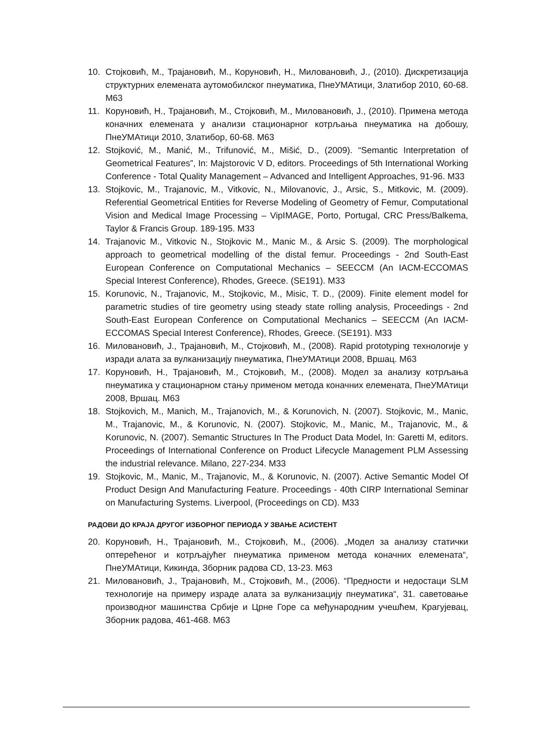10. Стојковић, М., Трајановић, М., Коруновић, Н., Миловановић, Ј., (2010). Дискретизација структурних елемената аутомобилског пнеуматика, ПнеУМАтици, Златибор 2010, 60-68. М63
11. Коруновић, Н., Трајановић, М., Стојковић, М., Миловановић, Ј., (2010). Примена метода коначних елемената у анализи стационарног котрљања пнеуматика на добошу, ПнеУМАтици 2010, Златибор, 60-68. М63
12. Stojković, M., Manić, M., Trifunović, M., Mišić, D., (2009). “Semantic Interpretation of Geometrical Features”, In: Majstorovic V D, editors. Proceedings of 5th International Working Conference - Total Quality Management – Advanced and Intelligent Approaches, 91-96. M33
13. Stojkovic, M., Trajanovic, M., Vitkovic, N., Milovanovic, J., Arsic, S., Mitkovic, M. (2009). Referential Geometrical Entities for Reverse Modeling of Geometry of Femur, Computational Vision and Medical Image Processing – VipIMAGE, Porto, Portugal, CRC Press/Balkema, Taylor & Francis Group. 189-195. M33
14. Trajanovic M., Vitkovic N., Stojkovic M., Manic M., & Arsic S. (2009). The morphological approach to geometrical modelling of the distal femur. Proceedings - 2nd South-East European Conference on Computational Mechanics – SEECCM (An IACM-ECCOMAS Special Interest Conference), Rhodes, Greece. (SE191). M33
15. Korunovic, N., Trajanovic, M., Stojkovic, M., Misic, T. D., (2009). Finite element model for parametric studies of tire geometry using steady state rolling analysis, Proceedings - 2nd South-East European Conference on Computational Mechanics – SEECCM (An IACM-ECCOMAS Special Interest Conference), Rhodes, Greece. (SE191). M33
16. Миловановић, Ј., Трајановић, М., Стојковић, М., (2008). Rapid prototyping технологије у изради алата за вулканизацију пнеуматика, ПнеУМАтици 2008, Вршац. М63
17. Коруновић, Н., Трајановић, М., Стојковић, М., (2008). Модел за анализу котрљања пнеуматика у стационарном стању применом метода коначних елемената, ПнеУМАтици 2008, Вршац. М63
18. Stojkovich, M., Manich, M., Trajanovich, M., & Korunovich, N. (2007). Stojkovic, M., Manic, M., Trajanovic, M., & Korunovic, N. (2007). Stojkovic, M., Manic, M., Trajanovic, M., & Korunovic, N. (2007). Semantic Structures In The Product Data Model, In: Garetti M, editors. Proceedings of International Conference on Product Lifecycle Management PLM Assessing the industrial relevance. Milano, 227-234. M33
19. Stojkovic, M., Manic, M., Trajanovic, M., & Korunovic, N. (2007). Active Semantic Model Of Product Design And Manufacturing Feature. Proceedings - 40th CIRP International Seminar on Manufacturing Systems. Liverpool, (Proceedings on CD). M33
РАДОВИ ДО КРАЈА ДРУГОГ ИЗБОРНОГ ПЕРИОДА У ЗВАЊЕ АСИСТЕНТ
20. Коруновић, Н., Трајановић, М., Стојковић, М., (2006). „Модел за анализу статички оптерећеног и котрљајућег пнеуматика применом метода коначних елемената“, ПнеУМАтици, Кикинда, Зборник радова CD, 13-23. М63
21. Миловановић, Ј., Трајановић, М., Стојковић, М., (2006). “Предности и недостаци SLM технологије на примеру израде алата за вулканизацију пнеуматика“, 31. саветовање производног машинства Србије и Црне Горе са међународним учешћем, Крагујевац, Зборник радова, 461-468. М63